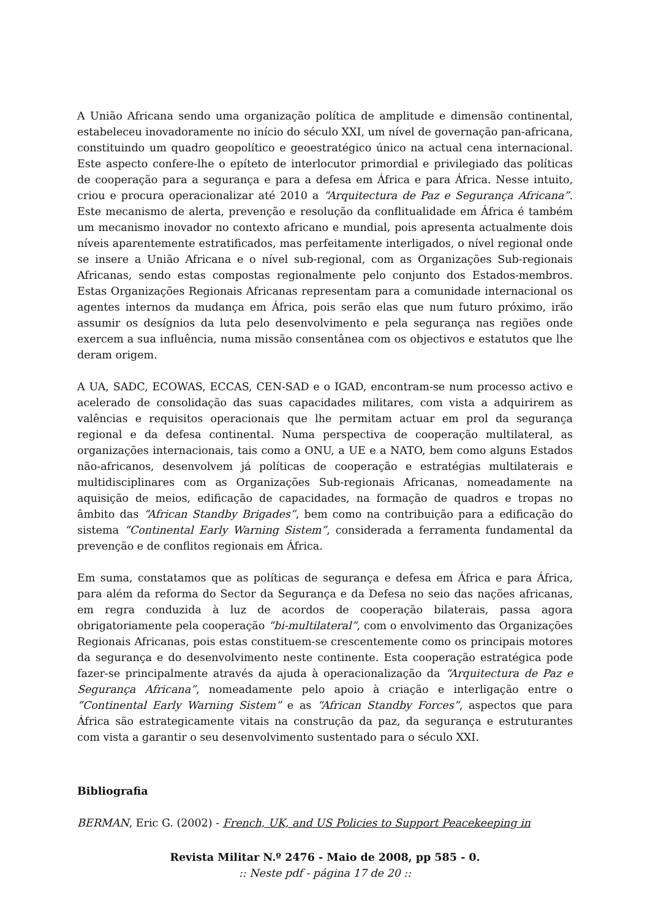A União Africana sendo uma organização política de amplitude e dimensão continental, estabeleceu inovadoramente no início do século XXI, um nível de governação pan-africana, constituindo um quadro geopolítico e geoestratégico único na actual cena internacional. Este aspecto confere-lhe o epíteto de interlocutor primordial e privilegiado das políticas de cooperação para a segurança e para a defesa em África e para África. Nesse intuito, criou e procura operacionalizar até 2010 a “Arquitectura de Paz e Segurança Africana”. Este mecanismo de alerta, prevenção e resolução da conflitualidade em África é também um mecanismo inovador no contexto africano e mundial, pois apresenta actualmente dois níveis aparentemente estratificados, mas perfeitamente interligados, o nível regional onde se insere a União Africana e o nível sub-regional, com as Organizações Sub-regionais Africanas, sendo estas compostas regionalmente pelo conjunto dos Estados-membros. Estas Organizações Regionais Africanas representam para a comunidade internacional os agentes internos da mudança em África, pois serão elas que num futuro próximo, irão assumir os desígnios da luta pelo desenvolvimento e pela segurança nas regiões onde exercem a sua influência, numa missão consentânea com os objectivos e estatutos que lhe deram origem.
A UA, SADC, ECOWAS, ECCAS, CEN-SAD e o IGAD, encontram-se num processo activo e acelerado de consolidação das suas capacidades militares, com vista a adquirirem as valências e requisitos operacionais que lhe permitam actuar em prol da segurança regional e da defesa continental. Numa perspectiva de cooperação multilateral, as organizações internacionais, tais como a ONU, a UE e a NATO, bem como alguns Estados não-africanos, desenvolvem já políticas de cooperação e estratégias multilaterais e multidisciplinares com as Organizações Sub-regionais Africanas, nomeadamente na aquisição de meios, edificação de capacidades, na formação de quadros e tropas no âmbito das “African Standby Brigades”, bem como na contribuição para a edificação do sistema “Continental Early Warning Sistem”, considerada a ferramenta fundamental da prevenção e de conflitos regionais em África.
Em suma, constatamos que as políticas de segurança e defesa em África e para África, para além da reforma do Sector da Segurança e da Defesa no seio das nações africanas, em regra conduzida à luz de acordos de cooperação bilaterais, passa agora obrigatoriamente pela cooperação “bi-multilateral”, com o envolvimento das Organizações Regionais Africanas, pois estas constituem-se crescentemente como os principais motores da segurança e do desenvolvimento neste continente. Esta cooperação estratégica pode fazer-se principalmente através da ajuda à operacionalização da “Arquitectura de Paz e Segurança Africana”, nomeadamente pelo apoio à criação e interligação entre o “Continental Early Warning Sistem” e as “African Standby Forces”, aspectos que para África são estrategicamente vitais na construção da paz, da segurança e estruturantes com vista a garantir o seu desenvolvimento sustentado para o século XXI.
Bibliografia
BERMAN, Eric G. (2002) - French, UK, and US Policies to Support Peacekeeping in
Revista Militar N.º 2476 - Maio de 2008, pp 585 - 0.
:: Neste pdf - página 17 de 20 ::